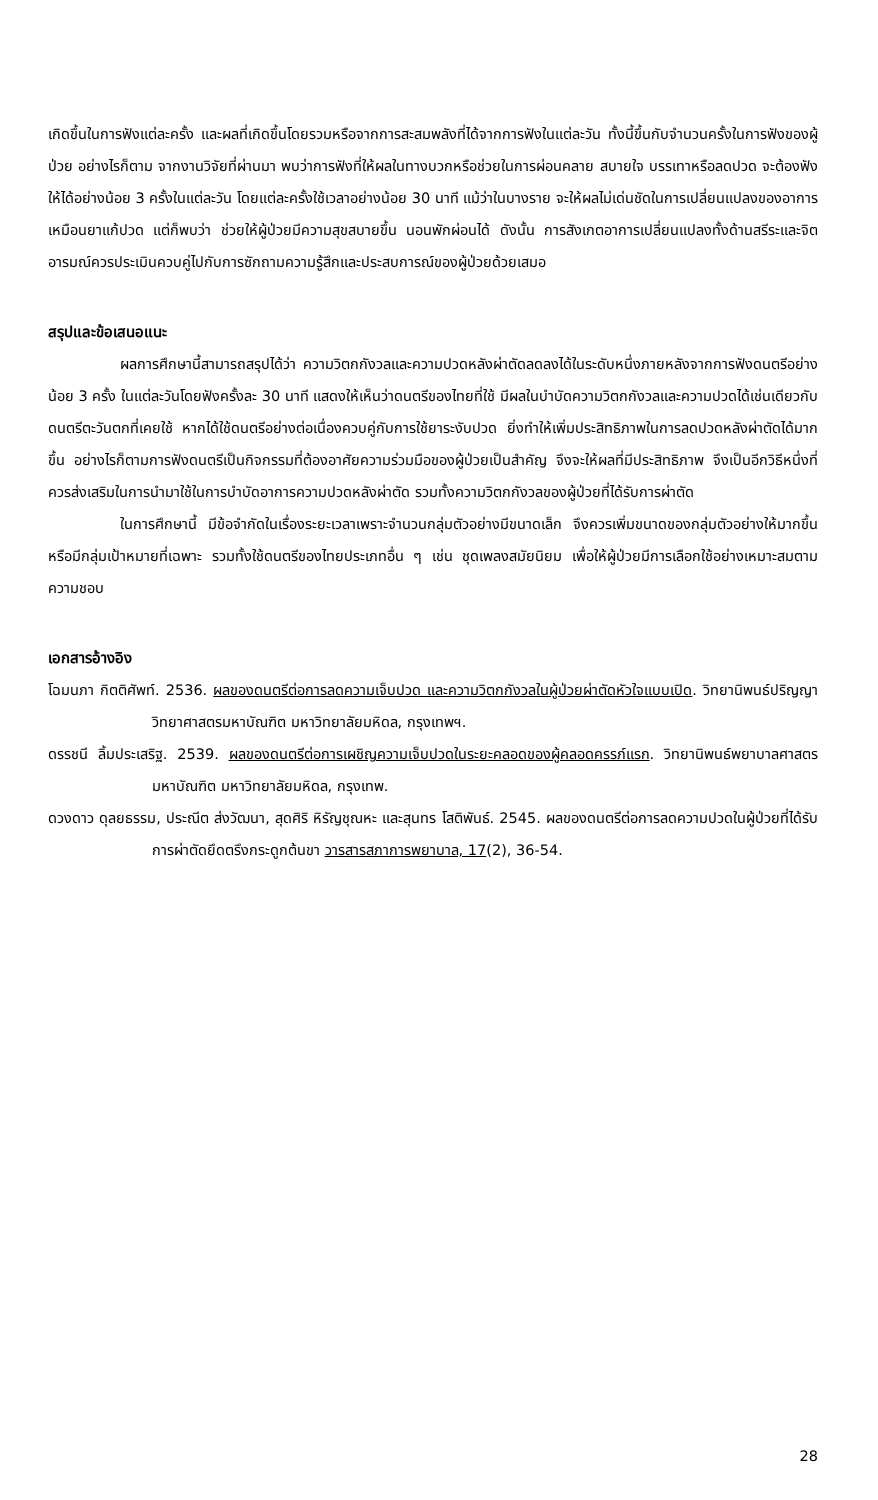เกิดขึ้นในการฟังแต่ละครั้ง และผลที่เกิดขึ้นโดยรวมหรือจากการสะสมพลังที่ได้จากการฟังในแต่ละวัน ทั้งนี้ขึ้นกับจำนวนครั้งในการฟังของผู้ป่วย อย่างไรก็ตาม จากงานวิจัยที่ผ่านมา พบว่าการฟังที่ให้ผลในทางบวกหรือช่วยในการผ่อนคลาย สบายใจ บรรเทาหรือลดปวด จะต้องฟังให้ได้อย่างน้อย 3 ครั้งในแต่ละวัน โดยแต่ละครั้งใช้เวลาอย่างน้อย 30 นาที แม้ว่าในบางราย จะให้ผลไม่เด่นชัดในการเปลี่ยนแปลงของอาการเหมือนยาแก้ปวด แต่ก็พบว่า ช่วยให้ผู้ป่วยมีความสุขสบายขึ้น นอนพักผ่อนได้ ดังนั้น การสังเกตอาการเปลี่ยนแปลงทั้งด้านสรีระและจิตอารมณ์ควรประเมินควบคู่ไปกับการซักถามความรู้สึกและประสบการณ์ของผู้ป่วยด้วยเสมอ
สรุปและข้อเสนอแนะ
ผลการศึกษานี้สามารถสรุปได้ว่า ความวิตกกังวลและความปวดหลังผ่าตัดลดลงได้ในระดับหนึ่งภายหลังจากการฟังดนตรีอย่างน้อย 3 ครั้ง ในแต่ละวันโดยฟังครั้งละ 30 นาที แสดงให้เห็นว่าดนตรีของไทยที่ใช้ มีผลในบำบัดความวิตกกังวลและความปวดได้เช่นเดียวกับดนตรีตะวันตกที่เคยใช้ หากได้ใช้ดนตรีอย่างต่อเนื่องควบคู่กับการใช้ยาระงับปวด ยิ่งทำให้เพิ่มประสิทธิภาพในการลดปวดหลังผ่าตัดได้มากขึ้น อย่างไรก็ตามการฟังดนตรีเป็นกิจกรรมที่ต้องอาศัยความร่วมมือของผู้ป่วยเป็นสำคัญ จึงจะให้ผลที่มีประสิทธิภาพ จึงเป็นอีกวิธีหนึ่งที่ควรส่งเสริมในการนำมาใช้ในการบำบัดอาการความปวดหลังผ่าตัด รวมทั้งความวิตกกังวลของผู้ป่วยที่ได้รับการผ่าตัด
ในการศึกษานี้ มีข้อจำกัดในเรื่องระยะเวลาเพราะจำนวนกลุ่มตัวอย่างมีขนาดเล็ก จึงควรเพิ่มขนาดของกลุ่มตัวอย่างให้มากขึ้น หรือมีกลุ่มเป้าหมายที่เฉพาะ รวมทั้งใช้ดนตรีของไทยประเภทอื่น ๆ เช่น ชุดเพลงสมัยนิยม เพื่อให้ผู้ป่วยมีการเลือกใช้อย่างเหมาะสมตามความชอบ
เอกสารอ้างอิง
โฉมนภา กิตติศัพท์. 2536. ผลของดนตรีต่อการลดความเจ็บปวด และความวิตกกังวลในผู้ป่วยผ่าตัดหัวใจแบบเปิด. วิทยานิพนธ์ปริญญาวิทยาศาสตรมหาบัณฑิต มหาวิทยาลัยมหิดล, กรุงเทพฯ.
ดรรชนี ลิ้มประเสริฐ. 2539. ผลของดนตรีต่อการเผชิญความเจ็บปวดในระยะคลอดของผู้คลอดครรภ์แรก. วิทยานิพนธ์พยาบาลศาสตรมหาบัณฑิต มหาวิทยาลัยมหิดล, กรุงเทพ.
ดวงดาว ดุลยธรรม, ประณีต ส่งวัฒนา, สุดศิริ หิรัญชุณหะ และสุนทร โสติพันธ์. 2545. ผลของดนตรีต่อการลดความปวดในผู้ป่วยที่ได้รับการผ่าตัดยึดตรึงกระดูกต้นขา วารสารสภาการพยาบาล, 17(2), 36-54.
28